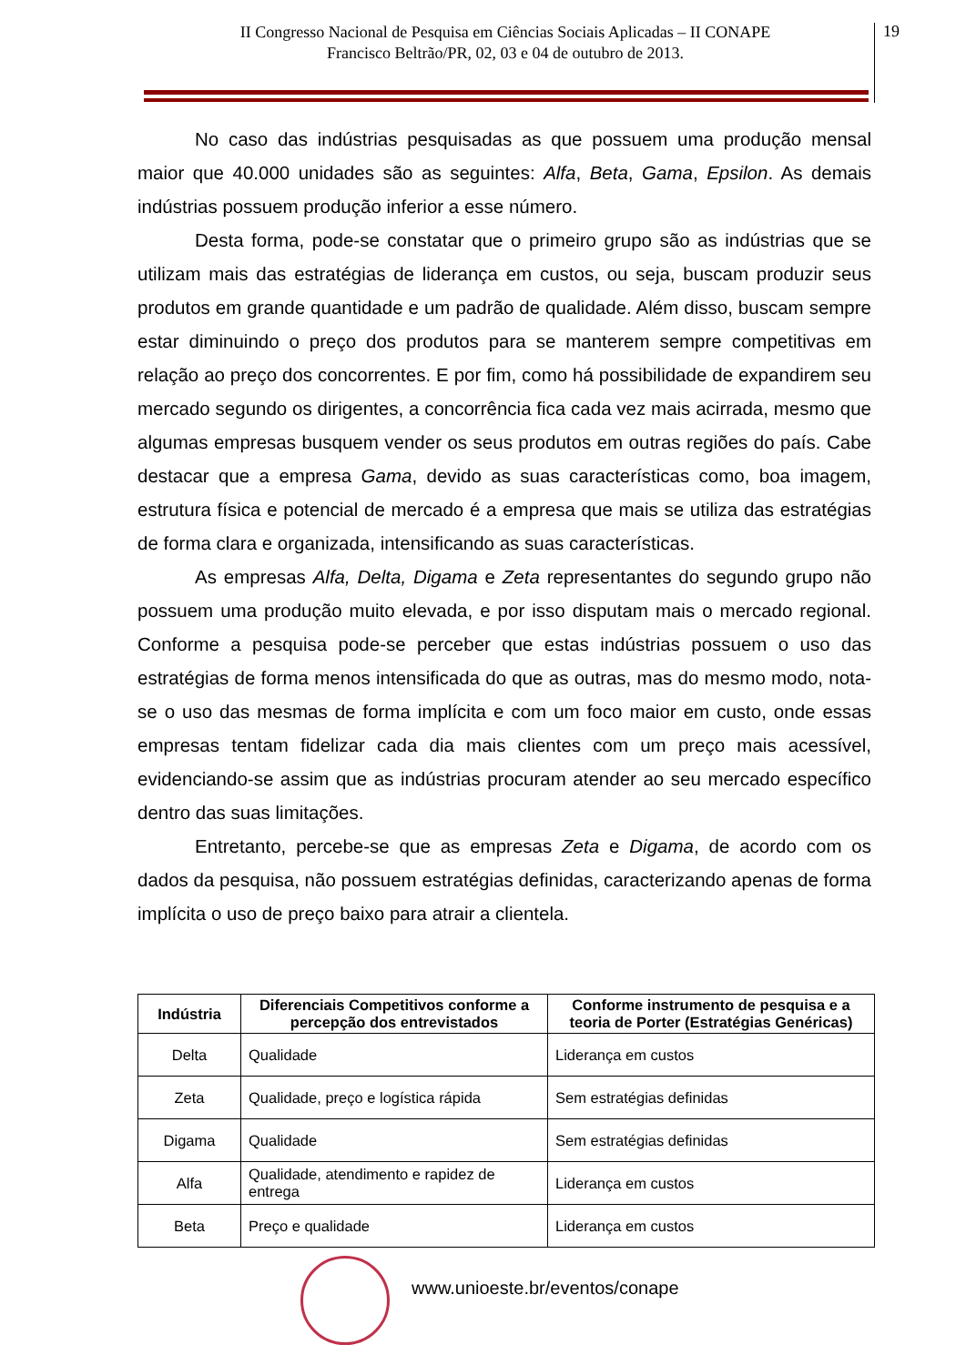II Congresso Nacional de Pesquisa em Ciências Sociais Aplicadas – II CONAPE
Francisco Beltrão/PR, 02, 03 e 04 de outubro de 2013.
19
No caso das indústrias pesquisadas as que possuem uma produção mensal maior que 40.000 unidades são as seguintes: Alfa, Beta, Gama, Epsilon. As demais indústrias possuem produção inferior a esse número.
Desta forma, pode-se constatar que o primeiro grupo são as indústrias que se utilizam mais das estratégias de liderança em custos, ou seja, buscam produzir seus produtos em grande quantidade e um padrão de qualidade. Além disso, buscam sempre estar diminuindo o preço dos produtos para se manterem sempre competitivas em relação ao preço dos concorrentes. E por fim, como há possibilidade de expandirem seu mercado segundo os dirigentes, a concorrência fica cada vez mais acirrada, mesmo que algumas empresas busquem vender os seus produtos em outras regiões do país. Cabe destacar que a empresa Gama, devido as suas características como, boa imagem, estrutura física e potencial de mercado é a empresa que mais se utiliza das estratégias de forma clara e organizada, intensificando as suas características.
As empresas Alfa, Delta, Digama e Zeta representantes do segundo grupo não possuem uma produção muito elevada, e por isso disputam mais o mercado regional. Conforme a pesquisa pode-se perceber que estas indústrias possuem o uso das estratégias de forma menos intensificada do que as outras, mas do mesmo modo, nota-se o uso das mesmas de forma implícita e com um foco maior em custo, onde essas empresas tentam fidelizar cada dia mais clientes com um preço mais acessível, evidenciando-se assim que as indústrias procuram atender ao seu mercado específico dentro das suas limitações.
Entretanto, percebe-se que as empresas Zeta e Digama, de acordo com os dados da pesquisa, não possuem estratégias definidas, caracterizando apenas de forma implícita o uso de preço baixo para atrair a clientela.
| Indústria | Diferenciais Competitivos conforme a percepção dos entrevistados | Conforme instrumento de pesquisa e a teoria de Porter (Estratégias Genéricas) |
| --- | --- | --- |
| Delta | Qualidade | Liderança em custos |
| Zeta | Qualidade, preço e logística rápida | Sem estratégias definidas |
| Digama | Qualidade | Sem estratégias definidas |
| Alfa | Qualidade, atendimento e rapidez de entrega | Liderança em custos |
| Beta | Preço e qualidade | Liderança em custos |
www.unioeste.br/eventos/conape